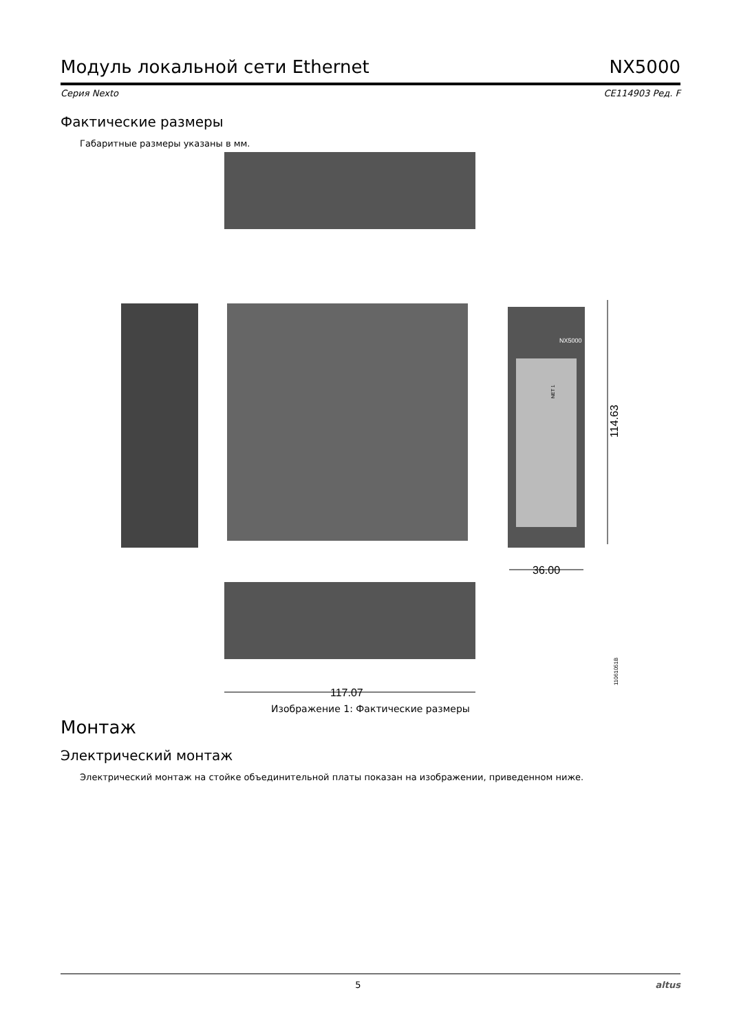Модуль локальной сети Ethernet NX5000
Серия Nexto CE114903 Ред. F
Фактические размеры
Габаритные размеры указаны в мм.
NX5000
NET 1
114.63
36.00
117.07
11061051B
Изображение 1: Фактические размеры
Монтаж
Электрический монтаж
Электрический монтаж на стойке объединительной платы показан на изображении, приведенном ниже.
5 altus